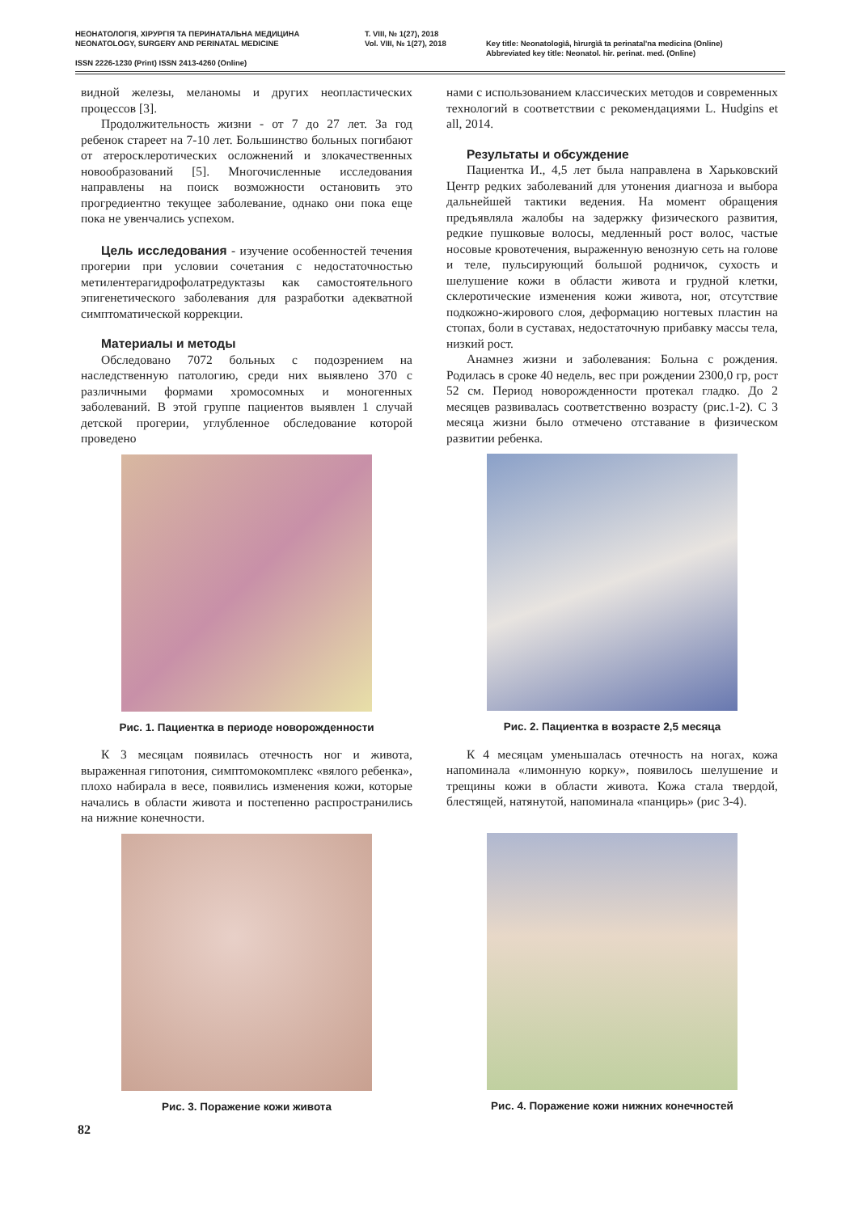НЕОНАТОЛОГІЯ, ХІРУРГІЯ ТА ПЕРИНАТАЛЬНА МЕДИЦИНА T. VIII, № 1(27), 2018
NEONATOLOGY, SURGERY AND PERINATAL MEDICINE Vol. VIII, № 1(27), 2018 Key title: Neonatologìâ, hìrurgìâ ta perinatal'na medicina (Online)
Abbreviated key title: Neonatol. hir. perinat. med. (Online)
ISSN 2226-1230 (Print) ISSN 2413-4260 (Online)
видной железы, меланомы и других неопластических процессов [3].
Продолжительность жизни - от 7 до 27 лет. За год ребенок стареет на 7-10 лет. Большинство больных погибают от атеросклеротических осложнений и злокачественных новообразований [5]. Многочисленные исследования направлены на поиск возможности остановить это прогредиентно текущее заболевание, однако они пока еще пока не увенчались успехом.
Цель исследования - изучение особенностей течения прогерии при условии сочетания с недостаточностью метилентерагидрофолатредуктазы как самостоятельного эпигенетического заболевания для разработки адекватной симптоматической коррекции.
Материалы и методы
Обследовано 7072 больных с подозрением на наследственную патологию, среди них выявлено 370 с различными формами хромосомных и моногенных заболеваний. В этой группе пациентов выявлен 1 случай детской прогерии, углубленное обследование которой проведено
Рис. 1. Пациентка в периоде новорожденности
К 3 месяцам появилась отечность ног и живота, выраженная гипотония, симптомокомплекс «вялого ребенка», плохо набирала в весе, появились изменения кожи, которые начались в области живота и постепенно распространились на нижние конечности.
Рис. 3. Поражение кожи живота
нами с использованием классических методов и современных технологий в соответствии с рекомендациями L. Hudgins et all, 2014.
Результаты и обсуждение
Пациентка И., 4,5 лет была направлена в Харьковский Центр редких заболеваний для утонения диагноза и выбора дальнейшей тактики ведения. На момент обращения предъявляла жалобы на задержку физического развития, редкие пушковые волосы, медленный рост волос, частые носовые кровотечения, выраженную венозную сеть на голове и теле, пульсирующий большой родничок, сухость и шелушение кожи в области живота и грудной клетки, склеротические изменения кожи живота, ног, отсутствие подкожно-жирового слоя, деформацию ногтевых пластин на стопах, боли в суставах, недостаточную прибавку массы тела, низкий рост.
Анамнез жизни и заболевания: Больна с рождения. Родилась в сроке 40 недель, вес при рождении 2300,0 гр, рост 52 см. Период новорожденности протекал гладко. До 2 месяцев развивалась соответственно возрасту (рис.1-2). С 3 месяца жизни было отмечено отставание в физическом развитии ребенка.
Рис. 2. Пациентка в возрасте 2,5 месяца
К 4 месяцам уменьшалась отечность на ногах, кожа напоминала «лимонную корку», появилось шелушение и трещины кожи в области живота. Кожа стала твердой, блестящей, натянутой, напоминала «панцирь» (рис 3-4).
Рис. 4. Поражение кожи нижних конечностей
82